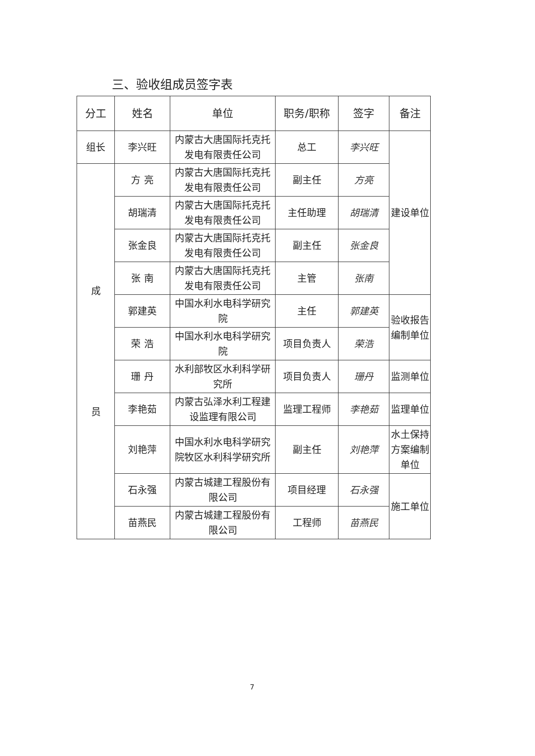三、验收组成员签字表
| 分工 | 姓名 | 单位 | 职务/职称 | 签字 | 备注 |
| --- | --- | --- | --- | --- | --- |
| 组长 | 李兴旺 | 内蒙古大唐国际托克托发电有限责任公司 | 总工 | 李兴旺 | 建设单位 |
| 成 员 | 方 亮 | 内蒙古大唐国际托克托发电有限责任公司 | 副主任 | 方亮 | |
| | 胡瑞清 | 内蒙古大唐国际托克托发电有限责任公司 | 主任助理 | 胡瑞清 | |
| | 张金良 | 内蒙古大唐国际托克托发电有限责任公司 | 副主任 | 张金良 | |
| | 张 南 | 内蒙古大唐国际托克托发电有限责任公司 | 主管 | 张南 | |
| | 郭建英 | 中国水利水电科学研究院 | 主任 | 郭建英 | 验收报告编制单位 |
| | 荣 浩 | 中国水利水电科学研究院 | 项目负责人 | 荣浩 | |
| | 珊 丹 | 水利部牧区水利科学研究所 | 项目负责人 | 珊丹 | 监测单位 |
| | 李艳茹 | 内蒙古弘泽水利工程建设监理有限公司 | 监理工程师 | 李艳茹 | 监理单位 |
| | 刘艳萍 | 中国水利水电科学研究院牧区水利科学研究所 | 副主任 | 刘艳萍 | 水土保持方案编制单位 |
| | 石永强 | 内蒙古城建工程股份有限公司 | 项目经理 | 石永强 | 施工单位 |
| | 苗燕民 | 内蒙古城建工程股份有限公司 | 工程师 | 苗燕民 | |
7